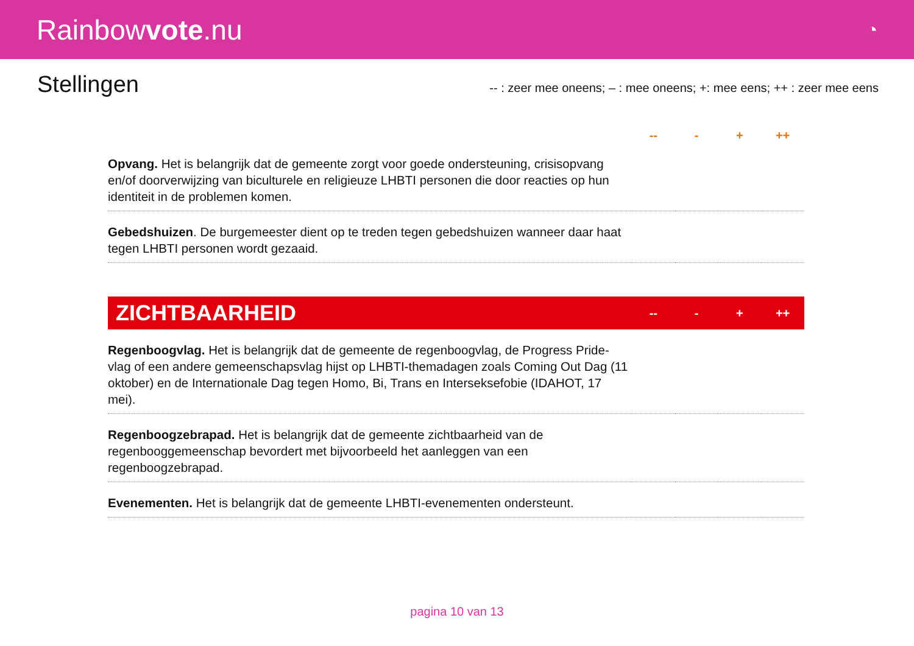Rainbowvote.nu
◔
Stellingen
-- : zeer mee oneens; – : mee oneens; +: mee eens; ++ : zeer mee eens
| | -- | - | + | ++ |
| --- | --- | --- | --- | --- |
| Opvang. Het is belangrijk dat de gemeente zorgt voor goede ondersteuning, crisisopvang en/of doorverwijzing van biculturele en religieuze LHBTI personen die door reacties op hun identiteit in de problemen komen. | | | | |
| Gebedshuizen . De burgemeester dient op te treden tegen gebedshuizen wanneer daar haat tegen LHBTI personen wordt gezaaid. | | | | |
| ZICHTBAARHEID | -- | - | + | ++ |
| --- | --- | --- | --- | --- |
| Regenboogvlag. Het is belangrijk dat de gemeente de regenboogvlag, de Progress Pride-vlag of een andere gemeenschapsvlag hijst op LHBTI-themadagen zoals Coming Out Dag (11 oktober) en de Internationale Dag tegen Homo, Bi, Trans en Interseksefobie (IDAHOT, 17 mei). | | | | |
| Regenboogzebrapad. Het is belangrijk dat de gemeente zichtbaarheid van de regenbooggemeenschap bevordert met bijvoorbeeld het aanleggen van een regenboogzebrapad. | | | | |
| Evenementen. Het is belangrijk dat de gemeente LHBTI-evenementen ondersteunt. | | | | |
pagina 10 van 13